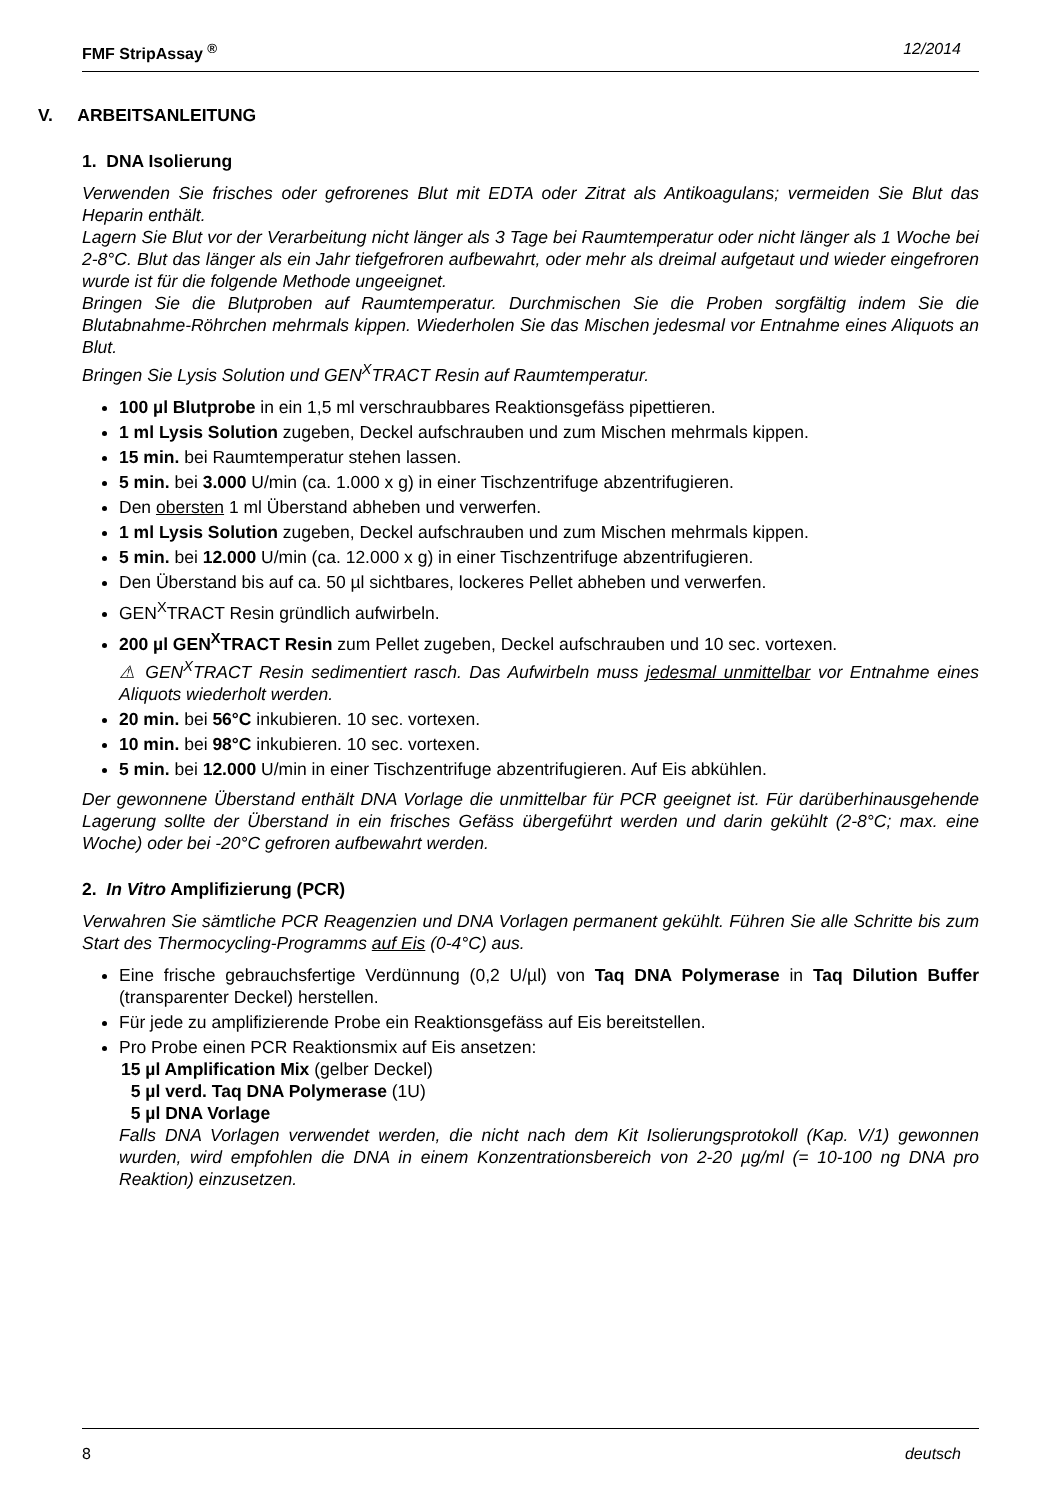FMF StripAssay <sup>®</sup> 12/2014
V. ARBEITSANLEITUNG
1. DNA Isolierung
Verwenden Sie frisches oder gefrorenes Blut mit EDTA oder Zitrat als Antikoagulans; vermeiden Sie Blut das Heparin enthält.
Lagern Sie Blut vor der Verarbeitung nicht länger als 3 Tage bei Raumtemperatur oder nicht länger als 1 Woche bei 2-8°C. Blut das länger als ein Jahr tiefgefroren aufbewahrt, oder mehr als dreimal aufgetaut und wieder eingefroren wurde ist für die folgende Methode ungeeignet.
Bringen Sie die Blutproben auf Raumtemperatur. Durchmischen Sie die Proben sorgfältig indem Sie die Blutabnahme-Röhrchen mehrmals kippen. Wiederholen Sie das Mischen jedesmal vor Entnahme eines Aliquots an Blut.
Bringen Sie Lysis Solution und GEN<sup>X</sup>TRACT Resin auf Raumtemperatur.
100 µl Blutprobe in ein 1,5 ml verschraubbares Reaktionsgefäss pipettieren.
1 ml Lysis Solution zugeben, Deckel aufschrauben und zum Mischen mehrmals kippen.
15 min. bei Raumtemperatur stehen lassen.
5 min. bei 3.000 U/min (ca. 1.000 x g) in einer Tischzentrifuge abzentrifugieren.
Den obersten 1 ml Überstand abheben und verwerfen.
1 ml Lysis Solution zugeben, Deckel aufschrauben und zum Mischen mehrmals kippen.
5 min. bei 12.000 U/min (ca. 12.000 x g) in einer Tischzentrifuge abzentrifugieren.
Den Überstand bis auf ca. 50 µl sichtbares, lockeres Pellet abheben und verwerfen.
GEN<sup>X</sup>TRACT Resin gründlich aufwirbeln.
200 µl GEN<sup>X</sup>TRACT Resin zum Pellet zugeben, Deckel aufschrauben und 10 sec. vortexen.
⚠ GEN<sup>X</sup>TRACT Resin sedimentiert rasch. Das Aufwirbeln muss jedesmal unmittelbar vor Entnahme eines Aliquots wiederholt werden.
20 min. bei 56°C inkubieren. 10 sec. vortexen.
10 min. bei 98°C inkubieren. 10 sec. vortexen.
5 min. bei 12.000 U/min in einer Tischzentrifuge abzentrifugieren. Auf Eis abkühlen.
Der gewonnene Überstand enthält DNA Vorlage die unmittelbar für PCR geeignet ist. Für darüberhinausgehende Lagerung sollte der Überstand in ein frisches Gefäss übergeführt werden und darin gekühlt (2-8°C; max. eine Woche) oder bei -20°C gefroren aufbewahrt werden.
2. In Vitro Amplifizierung (PCR)
Verwahren Sie sämtliche PCR Reagenzien und DNA Vorlagen permanent gekühlt. Führen Sie alle Schritte bis zum Start des Thermocycling-Programms auf Eis (0-4°C) aus.
Eine frische gebrauchsfertige Verdünnung (0,2 U/µl) von Taq DNA Polymerase in Taq Dilution Buffer (transparenter Deckel) herstellen.
Für jede zu amplifizierende Probe ein Reaktionsgefäss auf Eis bereitstellen.
Pro Probe einen PCR Reaktionsmix auf Eis ansetzen:
15 µl Amplification Mix (gelber Deckel)
5 µl verd. Taq DNA Polymerase (1U)
5 µl DNA Vorlage
Falls DNA Vorlagen verwendet werden, die nicht nach dem Kit Isolierungsprotokoll (Kap. V/1) gewonnen wurden, wird empfohlen die DNA in einem Konzentrationsbereich von 2-20 µg/ml (= 10-100 ng DNA pro Reaktion) einzusetzen.
8 deutsch